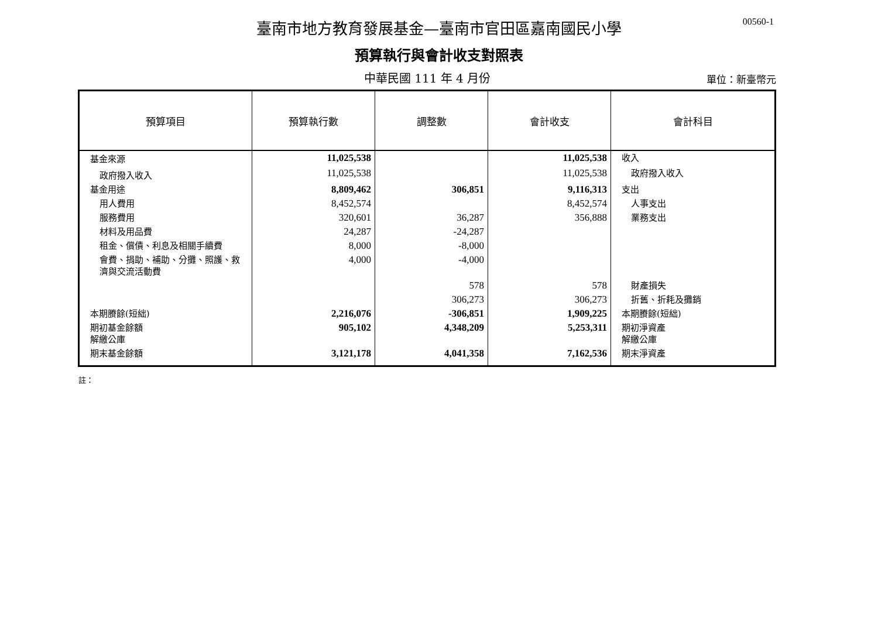00560-1
臺南市地方教育發展基金—臺南市官田區嘉南國民小學
預算執行與會計收支對照表
中華民國 111 年 4 月份
單位：新臺幣元
| 預算項目 | 預算執行數 | 調整數 | 會計收支 | 會計科目 |
| --- | --- | --- | --- | --- |
| 基金來源 | 11,025,538 | | 11,025,538 | 收入 |
| 政府撥入收入 | 11,025,538 | | 11,025,538 | 政府撥入收入 |
| 基金用途 | 8,809,462 | 306,851 | 9,116,313 | 支出 |
| 用人費用 | 8,452,574 | | 8,452,574 | 人事支出 |
| 服務費用 | 320,601 | 36,287 | 356,888 | 業務支出 |
| 材料及用品費 | 24,287 | -24,287 | | |
| 租金、償債、利息及相關手續費 | 8,000 | -8,000 | | |
| 會費、捐助、補助、分攤、照護、救濟與交流活動費 | 4,000 | -4,000 | | |
| | | 578 | 578 | 財產損失 |
| | | 306,273 | 306,273 | 折舊、折耗及攤銷 |
| 本期賸餘(短絀) | 2,216,076 | -306,851 | 1,909,225 | 本期賸餘(短絀) |
| 期初基金餘額 解繳公庫 | 905,102 | 4,348,209 | 5,253,311 | 期初淨資產 解繳公庫 |
| 期末基金餘額 | 3,121,178 | 4,041,358 | 7,162,536 | 期末淨資產 |
註：